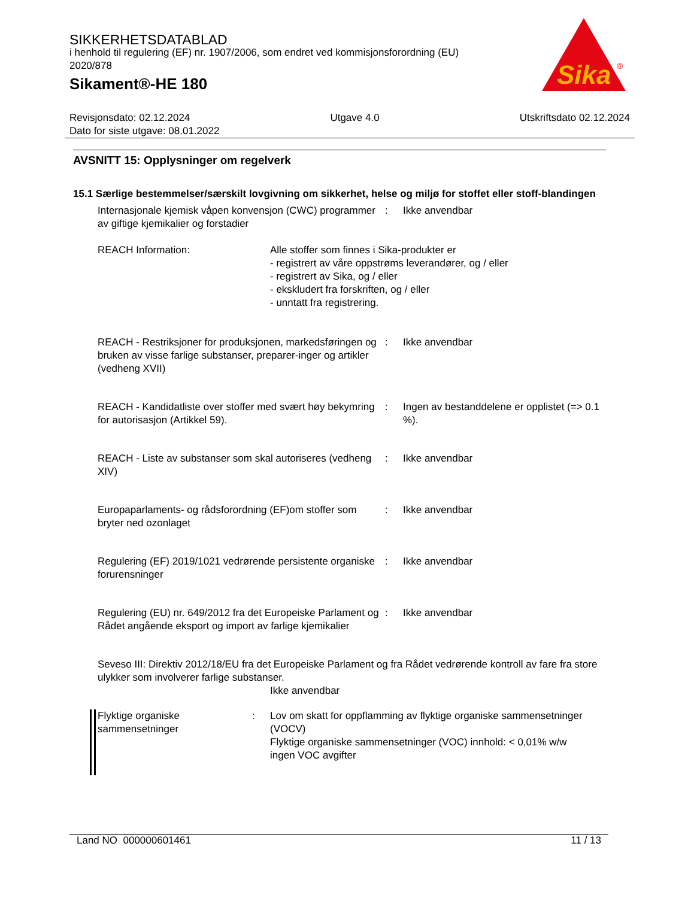SIKKERHETSDATABLAD
i henhold til regulering (EF) nr. 1907/2006, som endret ved kommisjonsforordning (EU) 2020/878
Sikament®-HE 180
Sika
®
Revisjonsdato: 02.12.2024 Utgave 4.0 Utskriftsdato 02.12.2024
Dato for siste utgave: 08.01.2022
AVSNITT 15: Opplysninger om regelverk
15.1 Særlige bestemmelser/særskilt lovgivning om sikkerhet, helse og miljø for stoffet eller stoff-blandingen
Internasjonale kjemisk våpen konvensjon (CWC) programmer av giftige kjemikalier og forstadier
: Ikke anvendbar
REACH Information: Alle stoffer som finnes i Sika-produkter er
- registrert av våre oppstrøms leverandører, og / eller
- registrert av Sika, og / eller
- ekskludert fra forskriften, og / eller
- unntatt fra registrering.
REACH - Restriksjoner for produksjonen, markedsføringen og bruken av visse farlige substanser, preparer-inger og artikler (vedheng XVII)
: Ikke anvendbar
REACH - Kandidatliste over stoffer med svært høy bekymring for autorisasjon (Artikkel 59).
: Ingen av bestanddelene er opplistet (=> 0.1 %).
REACH - Liste av substanser som skal autoriseres (vedheng XIV)
: Ikke anvendbar
Europaparlaments- og rådsforordning (EF)om stoffer som bryter ned ozonlaget
: Ikke anvendbar
Regulering (EF) 2019/1021 vedrørende persistente organiske forurensninger
: Ikke anvendbar
Regulering (EU) nr. 649/2012 fra det Europeiske Parlament og Rådet angående eksport og import av farlige kjemikalier
: Ikke anvendbar
Seveso III: Direktiv 2012/18/EU fra det Europeiske Parlament og fra Rådet vedrørende kontroll av fare fra store ulykker som involverer farlige substanser.
Ikke anvendbar
Flyktige organiske sammensetninger
: Lov om skatt for oppflamming av flyktige organiske sammensetninger (VOCV)
Flyktige organiske sammensetninger (VOC) innhold: < 0,01% w/w
ingen VOC avgifter
Land NO 000000601461 11 / 13